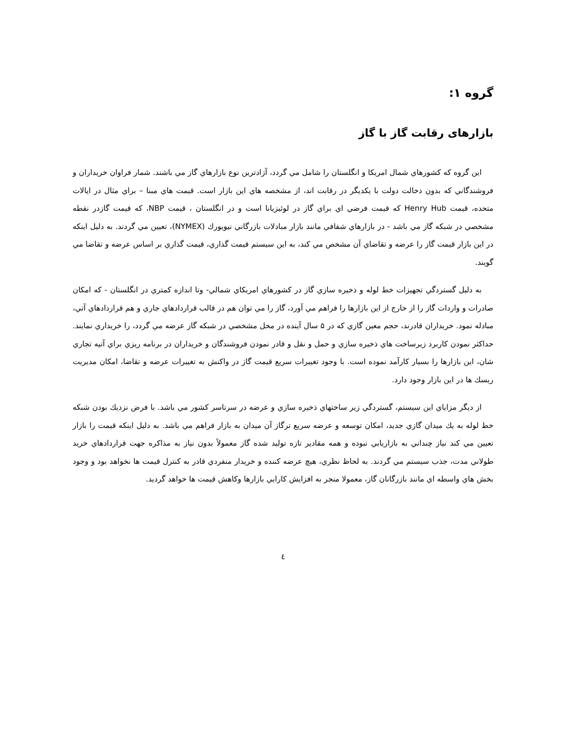گروه ۱:
بازارهای رقابت گاز با گاز
اين گروه كه كشورهاي شمال امريكا و انگلستان را شامل مي گردد، آزادترين نوع بازارهاي گاز مي باشند. شمار فراوان خريداران و فروشندگاني كه بدون دخالت دولت با يكديگر در رقابت اند، از مشخصه هاي اين بازار است. قيمت هاي مبنا – براي مثال در ايالات متحده، قيمت Henry Hub كه قيمت فرضي اي براي گاز در لوئيزيانا است و در انگلستان ، قيمت NBP، كه قيمت گازدر نقطه مشخصي در شبكه گاز مي باشد - در بازارهاي شفافي مانند بازار مبادلات بازرگاني نيويورك (NYMEX)، تعيين مي گردند. به دليل اينكه در اين بازار قيمت گاز را عرضه و تقاضاي آن مشخص مي كند، به اين سيستم قيمت گذاري، قيمت گذاري بر اساس عرضه و تقاضا مي گويند.
به دليل گستردگي تجهيزات خط لوله و ذخيره سازي گاز در كشورهاي امريكاي شمالي- وتا اندازه كمتري در انگلستان - كه امكان صادرات و واردات گاز را از خارج از اين بازارها را فراهم مي آورد، گاز را مي توان هم در قالب قراردادهاي جاري و هم قراردادهاي آتي، مبادله نمود. خريداران قادرند، حجم معين گازي كه در ۵ سال آينده در محل مشخصي در شبكه گاز عرضه مي گردد، را خريداري نمايند. حداكثر نمودن كاربرد زيرساخت هاي ذخيره سازي و حمل و نقل و قادر نمودن فروشندگان و خريداران در برنامه ريزي براي آتيه تجاري شان، اين بازارها را بسيار كارآمد نموده است. با وجود تغييرات سريع قيمت گاز در واكنش به تغييرات عرضه و تقاضا، امكان مديريت ريسك ها در اين بازار وجود دارد.
از ديگر مزاياي اين سيستم، گستردگي زير ساختهاي ذخيره سازي و عرضه در سرتاسر كشور مي باشد. با فرض نزديك بودن شبكه خط لوله به يك ميدان گازي جديد، امكان توسعه و عرضه سريع ترگاز آن ميدان به بازار فراهم مي باشد. به دليل اينكه قيمت را بازار تعيين مي كند نياز چنداني به بازاريابي نبوده و همه مقادير تازه توليد شده گاز معمولاً بدون نياز به مذاكره جهت قراردادهاي خريد طولاني مدت، جذب سيستم مي گردند. به لحاظ نظري، هيچ عرضه كننده و خريدار منفردي قادر به كنترل قيمت ها نخواهد بود و وجود بخش هاي واسطه اي مانند بازرگانان گاز، معمولا منجر به افزايش كارايي بازارها وكاهش قيمت ها خواهد گرديد.
٤